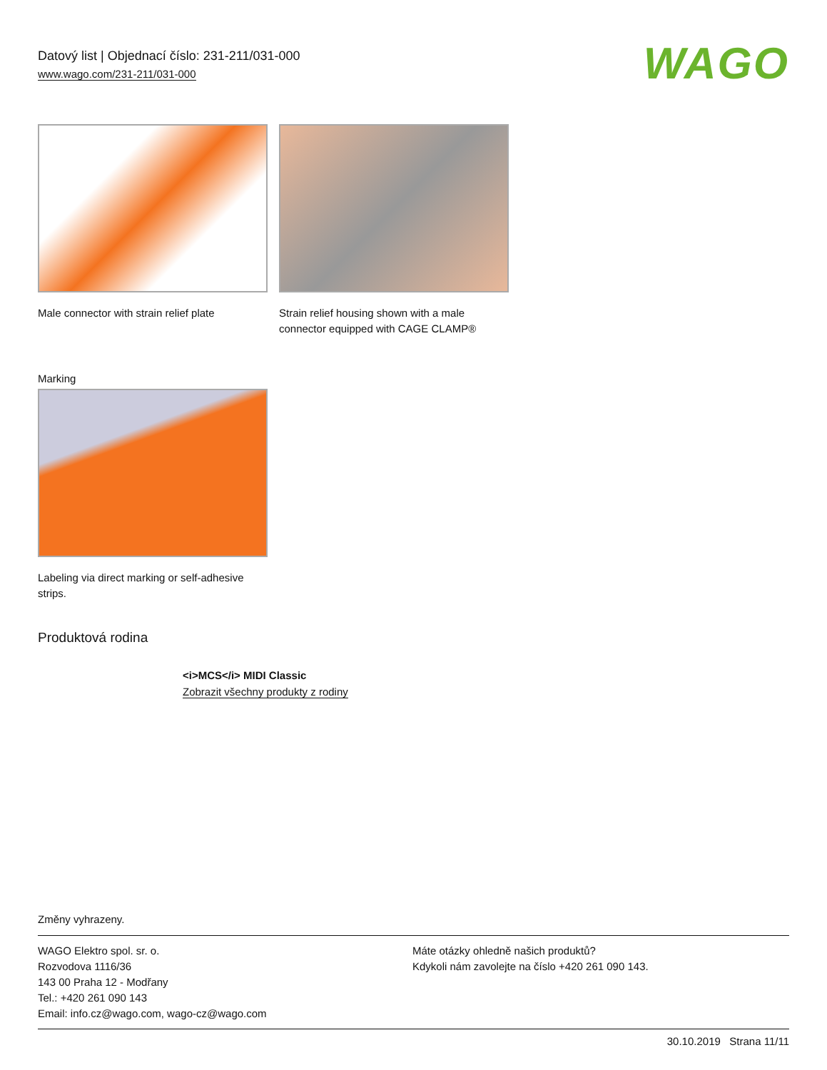Datový list | Objednací číslo: 231-211/031-000
www.wago.com/231-211/031-000
WAGO
Male connector with strain relief plate
Strain relief housing shown with a male connector equipped with CAGE CLAMP®
Marking
Labeling via direct marking or self-adhesive strips.
Produktová rodina
<i>MCS</i> MIDI Classic
Zobrazit všechny produkty z rodiny
Změny vyhrazeny.
WAGO Elektro spol. sr. o.
Rozvodova 1116/36
143 00 Praha 12 - Modřany
Tel.: +420 261 090 143
Email: info.cz@wago.com, wago-cz@wago.com
Máte otázky ohledně našich produktů?
Kdykoli nám zavolejte na číslo +420 261 090 143.
30.10.2019 Strana 11/11